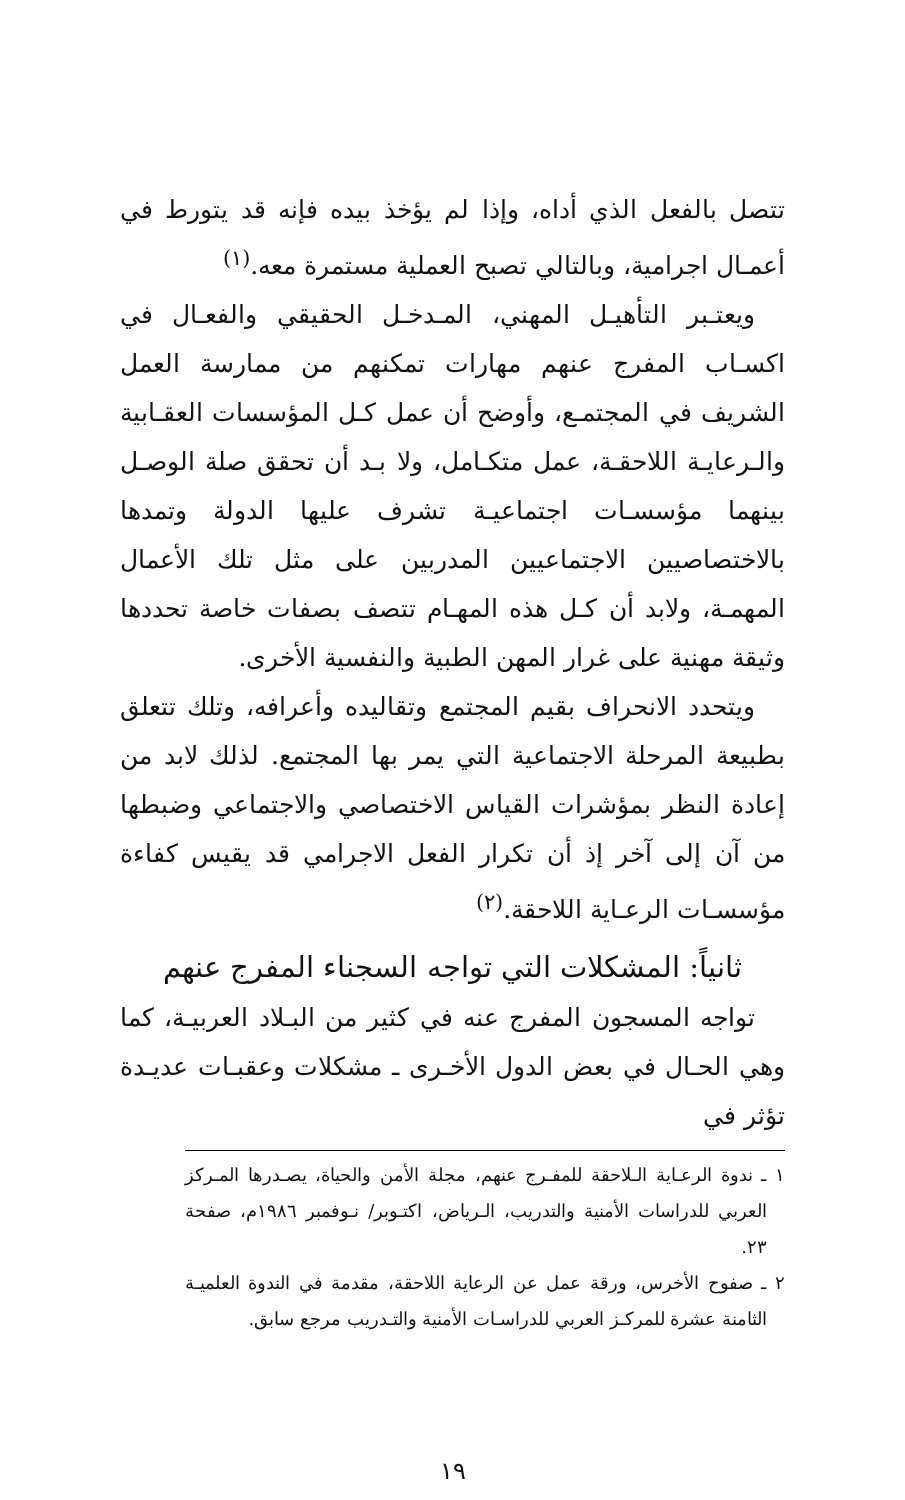تتصل بالفعل الذي أداه، وإذا لم يؤخذ بيده فإنه قد يتورط في أعمـال اجرامية، وبالتالي تصبح العملية مستمرة معه.<sup>(١)</sup>
ويعتـبر التأهيـل المهني، المـدخـل الحقيقي والفعـال في اكسـاب المفرج عنهم مهارات تمكنهم من ممارسة العمل الشريف في المجتمـع، وأوضح أن عمل كـل المؤسسات العقـابية والـرعايـة اللاحقـة، عمل متكـامل، ولا بـد أن تحقق صلة الوصـل بينهما مؤسسـات اجتماعيـة تشرف عليها الدولة وتمدها بالاختصاصيين الاجتماعيين المدربين على مثل تلك الأعمال المهمـة، ولابد أن كـل هذه المهـام تتصف بصفات خاصة تحددها وثيقة مهنية على غرار المهن الطبية والنفسية الأخرى.
ويتحدد الانحراف بقيم المجتمع وتقاليده وأعرافه، وتلك تتعلق بطبيعة المرحلة الاجتماعية التي يمر بها المجتمع. لذلك لابد من إعادة النظر بمؤشرات القياس الاختصاصي والاجتماعي وضبطها من آن إلى آخر إذ أن تكرار الفعل الاجرامي قد يقيس كفاءة مؤسسـات الرعـاية اللاحقة.<sup>(٢)</sup>
ثانياً: المشكلات التي تواجه السجناء المفرج عنهم
تواجه المسجون المفرج عنه في كثير من البـلاد العربيـة، كما وهي الحـال في بعض الدول الأخـرى ـ مشكلات وعقبـات عديـدة تؤثر في
١ ـ ندوة الرعـاية الـلاحقة للمفـرج عنهم، مجلة الأمن والحياة، يصـدرها المـركز العربي للدراسات الأمنية والتدريب، الـرياض، اكتـوبر/ نـوفمبر ١٩٨٦م، صفحة ٢٣.
٢ ـ صفوح الأخرس، ورقة عمل عن الرعاية اللاحقة، مقدمة في الندوة العلميـة الثامنة عشرة للمركـز العربي للدراسـات الأمنية والتـدريب مرجع سابق.
١٩